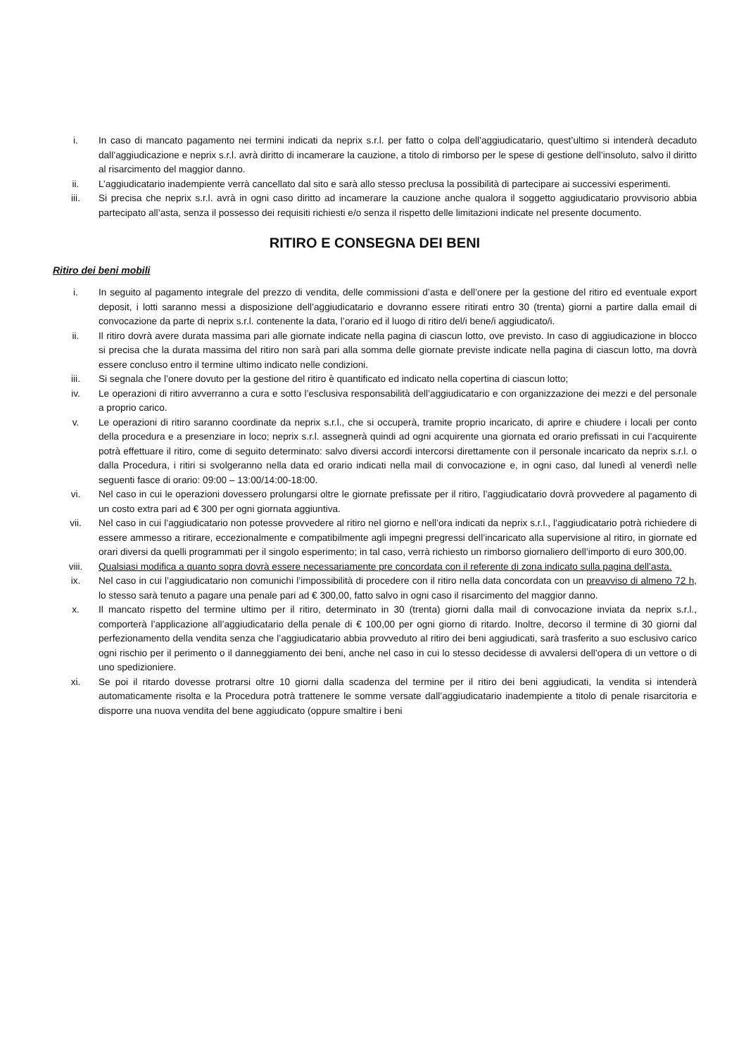i. In caso di mancato pagamento nei termini indicati da neprix s.r.l. per fatto o colpa dell’aggiudicatario, quest’ultimo si intenderà decaduto dall’aggiudicazione e neprix s.r.l. avrà diritto di incamerare la cauzione, a titolo di rimborso per le spese di gestione dell’insoluto, salvo il diritto al risarcimento del maggior danno.
ii. L’aggiudicatario inadempiente verrà cancellato dal sito e sarà allo stesso preclusa la possibilità di partecipare ai successivi esperimenti.
iii. Si precisa che neprix s.r.l. avrà in ogni caso diritto ad incamerare la cauzione anche qualora il soggetto aggiudicatario provvisorio abbia partecipato all’asta, senza il possesso dei requisiti richiesti e/o senza il rispetto delle limitazioni indicate nel presente documento.
RITIRO E CONSEGNA DEI BENI
Ritiro dei beni mobili
i. In seguito al pagamento integrale del prezzo di vendita, delle commissioni d’asta e dell’onere per la gestione del ritiro ed eventuale export deposit, i lotti saranno messi a disposizione dell’aggiudicatario e dovranno essere ritirati entro 30 (trenta) giorni a partire dalla email di convocazione da parte di neprix s.r.l. contenente la data, l’orario ed il luogo di ritiro del/i bene/i aggiudicato/i.
ii. Il ritiro dovrà avere durata massima pari alle giornate indicate nella pagina di ciascun lotto, ove previsto. In caso di aggiudicazione in blocco si precisa che la durata massima del ritiro non sarà pari alla somma delle giornate previste indicate nella pagina di ciascun lotto, ma dovrà essere concluso entro il termine ultimo indicato nelle condizioni.
iii. Si segnala che l’onere dovuto per la gestione del ritiro è quantificato ed indicato nella copertina di ciascun lotto;
iv. Le operazioni di ritiro avverranno a cura e sotto l’esclusiva responsabilità dell’aggiudicatario e con organizzazione dei mezzi e del personale a proprio carico.
v. Le operazioni di ritiro saranno coordinate da neprix s.r.l., che si occuperà, tramite proprio incaricato, di aprire e chiudere i locali per conto della procedura e a presenziare in loco; neprix s.r.l. assegnerà quindi ad ogni acquirente una giornata ed orario prefissati in cui l’acquirente potrà effettuare il ritiro, come di seguito determinato: salvo diversi accordi intercorsi direttamente con il personale incaricato da neprix s.r.l. o dalla Procedura, i ritiri si svolgeranno nella data ed orario indicati nella mail di convocazione e, in ogni caso, dal lunedì al venerdì nelle seguenti fasce di orario: 09:00 – 13:00/14:00-18:00.
vi. Nel caso in cui le operazioni dovessero prolungarsi oltre le giornate prefissate per il ritiro, l’aggiudicatario dovrà provvedere al pagamento di un costo extra pari ad € 300 per ogni giornata aggiuntiva.
vii. Nel caso in cui l’aggiudicatario non potesse provvedere al ritiro nel giorno e nell’ora indicati da neprix s.r.l., l’aggiudicatario potrà richiedere di essere ammesso a ritirare, eccezionalmente e compatibilmente agli impegni pregressi dell’incaricato alla supervisione al ritiro, in giornate ed orari diversi da quelli programmati per il singolo esperimento; in tal caso, verrà richiesto un rimborso giornaliero dell’importo di euro 300,00.
viii. Qualsiasi modifica a quanto sopra dovrà essere necessariamente pre concordata con il referente di zona indicato sulla pagina dell’asta.
ix. Nel caso in cui l’aggiudicatario non comunichi l’impossibilità di procedere con il ritiro nella data concordata con un preavviso di almeno 72 h, lo stesso sarà tenuto a pagare una penale pari ad € 300,00, fatto salvo in ogni caso il risarcimento del maggior danno.
x. Il mancato rispetto del termine ultimo per il ritiro, determinato in 30 (trenta) giorni dalla mail di convocazione inviata da neprix s.r.l., comporterà l’applicazione all’aggiudicatario della penale di € 100,00 per ogni giorno di ritardo. Inoltre, decorso il termine di 30 giorni dal perfezionamento della vendita senza che l’aggiudicatario abbia provveduto al ritiro dei beni aggiudicati, sarà trasferito a suo esclusivo carico ogni rischio per il perimento o il danneggiamento dei beni, anche nel caso in cui lo stesso decidesse di avvalersi dell’opera di un vettore o di uno spedizioniere.
xi. Se poi il ritardo dovesse protrarsi oltre 10 giorni dalla scadenza del termine per il ritiro dei beni aggiudicati, la vendita si intenderà automaticamente risolta e la Procedura potrà trattenere le somme versate dall’aggiudicatario inadempiente a titolo di penale risarcitoria e disporre una nuova vendita del bene aggiudicato (oppure smaltire i beni